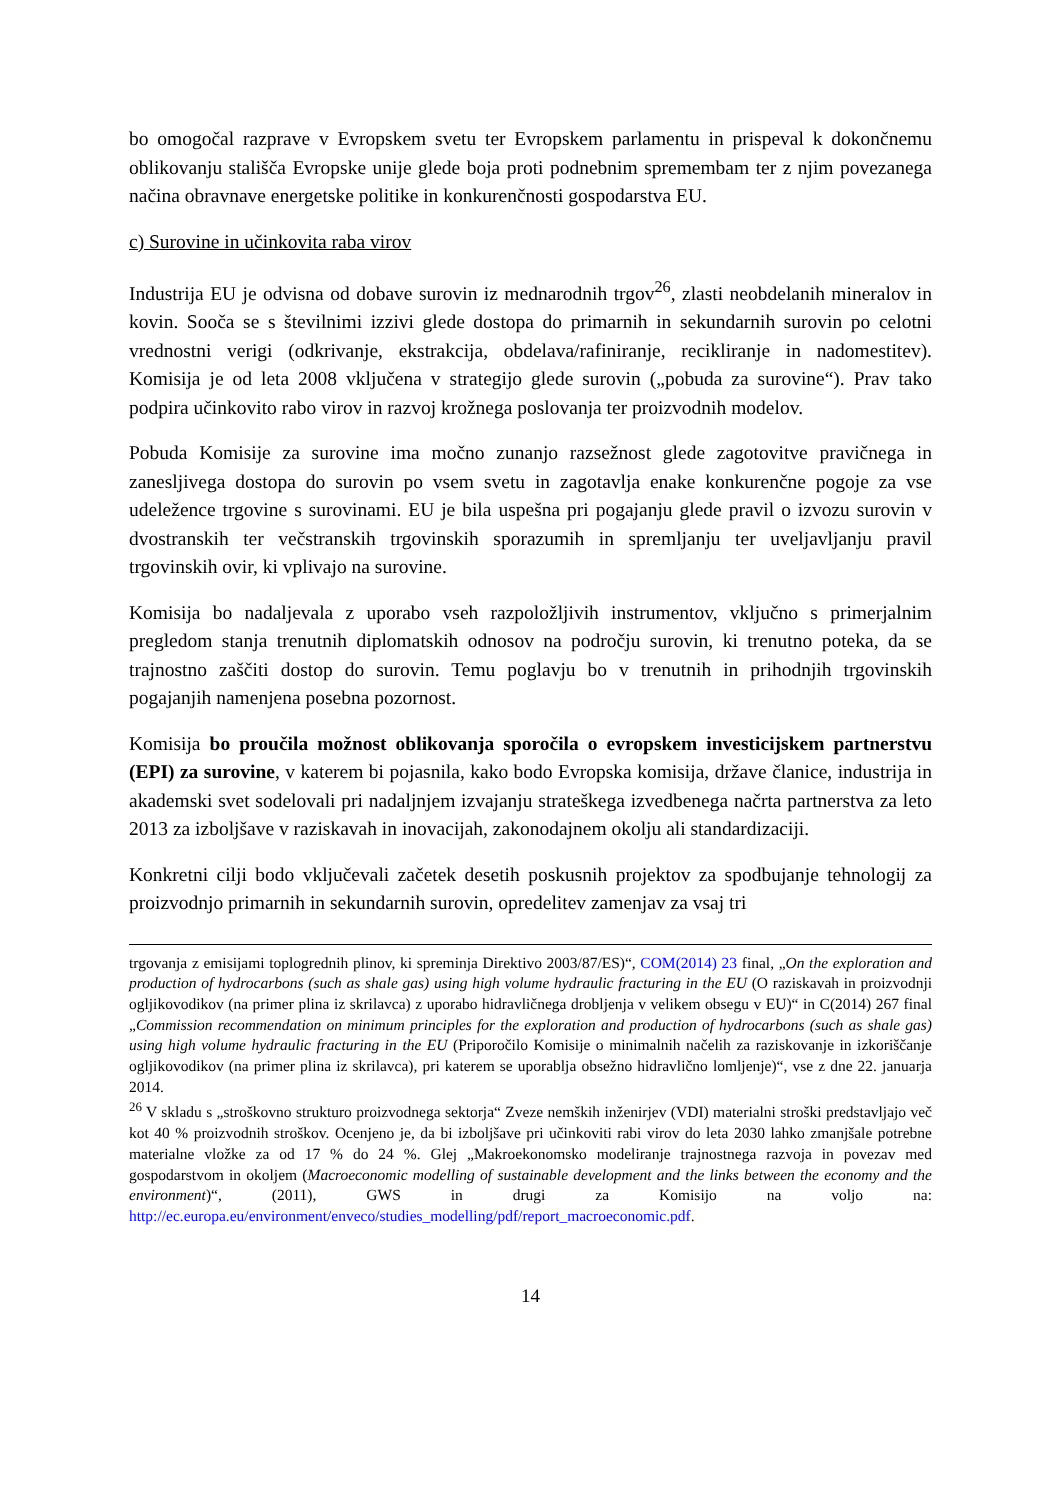bo omogočal razprave v Evropskem svetu ter Evropskem parlamentu in prispeval k dokončnemu oblikovanju stališča Evropske unije glede boja proti podnebnim spremembam ter z njim povezanega načina obravnave energetske politike in konkurenčnosti gospodarstva EU.
c) Surovine in učinkovita raba virov
Industrija EU je odvisna od dobave surovin iz mednarodnih trgov<sup>26</sup>, zlasti neobdelanih mineralov in kovin. Sooča se s številnimi izzivi glede dostopa do primarnih in sekundarnih surovin po celotni vrednostni verigi (odkrivanje, ekstrakcija, obdelava/rafiniranje, recikliranje in nadomestitev). Komisija je od leta 2008 vključena v strategijo glede surovin („pobuda za surovine“). Prav tako podpira učinkovito rabo virov in razvoj krožnega poslovanja ter proizvodnih modelov.
Pobuda Komisije za surovine ima močno zunanjo razsežnost glede zagotovitve pravičnega in zanesljivega dostopa do surovin po vsem svetu in zagotavlja enake konkurenčne pogoje za vse udeležence trgovine s surovinami. EU je bila uspešna pri pogajanju glede pravil o izvozu surovin v dvostranskih ter večstranskih trgovinskih sporazumih in spremljanju ter uveljavljanju pravil trgovinskih ovir, ki vplivajo na surovine.
Komisija bo nadaljevala z uporabo vseh razpoložljivih instrumentov, vključno s primerjalnim pregledom stanja trenutnih diplomatskih odnosov na področju surovin, ki trenutno poteka, da se trajnostno zaščiti dostop do surovin. Temu poglavju bo v trenutnih in prihodnjih trgovinskih pogajanjih namenjena posebna pozornost.
Komisija bo proučila možnost oblikovanja sporočila o evropskem investicijskem partnerstvu (EPI) za surovine, v katerem bi pojasnila, kako bodo Evropska komisija, države članice, industrija in akademski svet sodelovali pri nadaljnjem izvajanju strateškega izvedbenega načrta partnerstva za leto 2013 za izboljšave v raziskavah in inovacijah, zakonodajnem okolju ali standardizaciji.
Konkretni cilji bodo vključevali začetek desetih poskusnih projektov za spodbujanje tehnologij za proizvodnjo primarnih in sekundarnih surovin, opredelitev zamenjav za vsaj tri
trgovanja z emisijami toplogrednih plinov, ki spreminja Direktivo 2003/87/ES)“, COM(2014) 23 final, „On the exploration and production of hydrocarbons (such as shale gas) using high volume hydraulic fracturing in the EU (O raziskavah in proizvodnji ogljikovodikov (na primer plina iz skrilavca) z uporabo hidravličnega drobljenja v velikem obsegu v EU)“ in C(2014) 267 final „Commission recommendation on minimum principles for the exploration and production of hydrocarbons (such as shale gas) using high volume hydraulic fracturing in the EU (Priporočilo Komisije o minimalnih načelih za raziskovanje in izkoriščanje ogljikovodikov (na primer plina iz skrilavca), pri katerem se uporablja obsežno hidravlično lomljenje)“, vse z dne 22. januarja 2014.
<sup>26</sup> V skladu s „stroškovno strukturo proizvodnega sektorja“ Zveze nemških inženirjev (VDI) materialni stroški predstavljajo več kot 40 % proizvodnih stroškov. Ocenjeno je, da bi izboljšave pri učinkoviti rabi virov do leta 2030 lahko zmanjšale potrebne materialne vložke za od 17 % do 24 %. Glej „Makroekonomsko modeliranje trajnostnega razvoja in povezav med gospodarstvom in okoljem (Macroeconomic modelling of sustainable development and the links between the economy and the environment)“, (2011), GWS in drugi za Komisijo na voljo na: http://ec.europa.eu/environment/enveco/studies_modelling/pdf/report_macroeconomic.pdf.
14